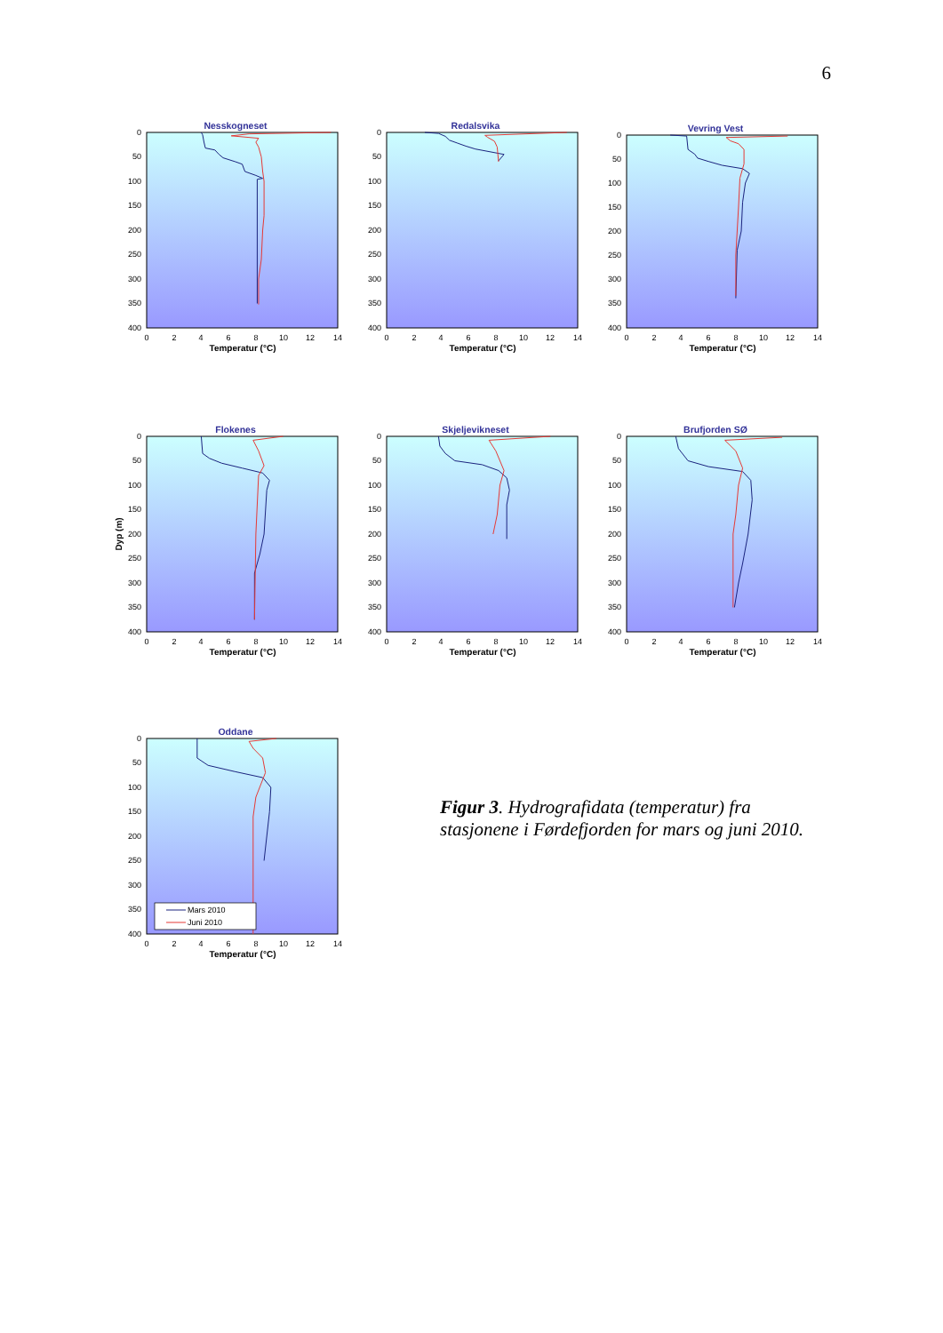6
Nesskogneset
0
50
100
150
200
250
300
350
400
0
2
4
6
8
10
12
14
Temperatur (°C)
Redalsvika
0
50
100
150
200
250
300
350
400
0
2
4
6
8
10
12
14
Temperatur (°C)
Vevring Vest
0
50
100
150
200
250
300
350
400
0
2
4
6
8
10
12
14
Temperatur (°C)
Flokenes
Dyp (m)
0
50
100
150
200
250
300
350
400
0
2
4
6
8
10
12
14
Temperatur (°C)
Skjeljevikneset
0
50
100
150
200
250
300
350
400
0
2
4
6
8
10
12
14
Temperatur (°C)
Brufjorden SØ
0
50
100
150
200
250
300
350
400
0
2
4
6
8
10
12
14
Temperatur (°C)
Oddane
Mars 2010
Juni 2010
0
50
100
150
200
250
300
350
400
0
2
4
6
8
10
12
14
Temperatur (°C)
Figur 3. Hydrografidata (temperatur) fra stasjonene i Førdefjorden for mars og juni 2010.